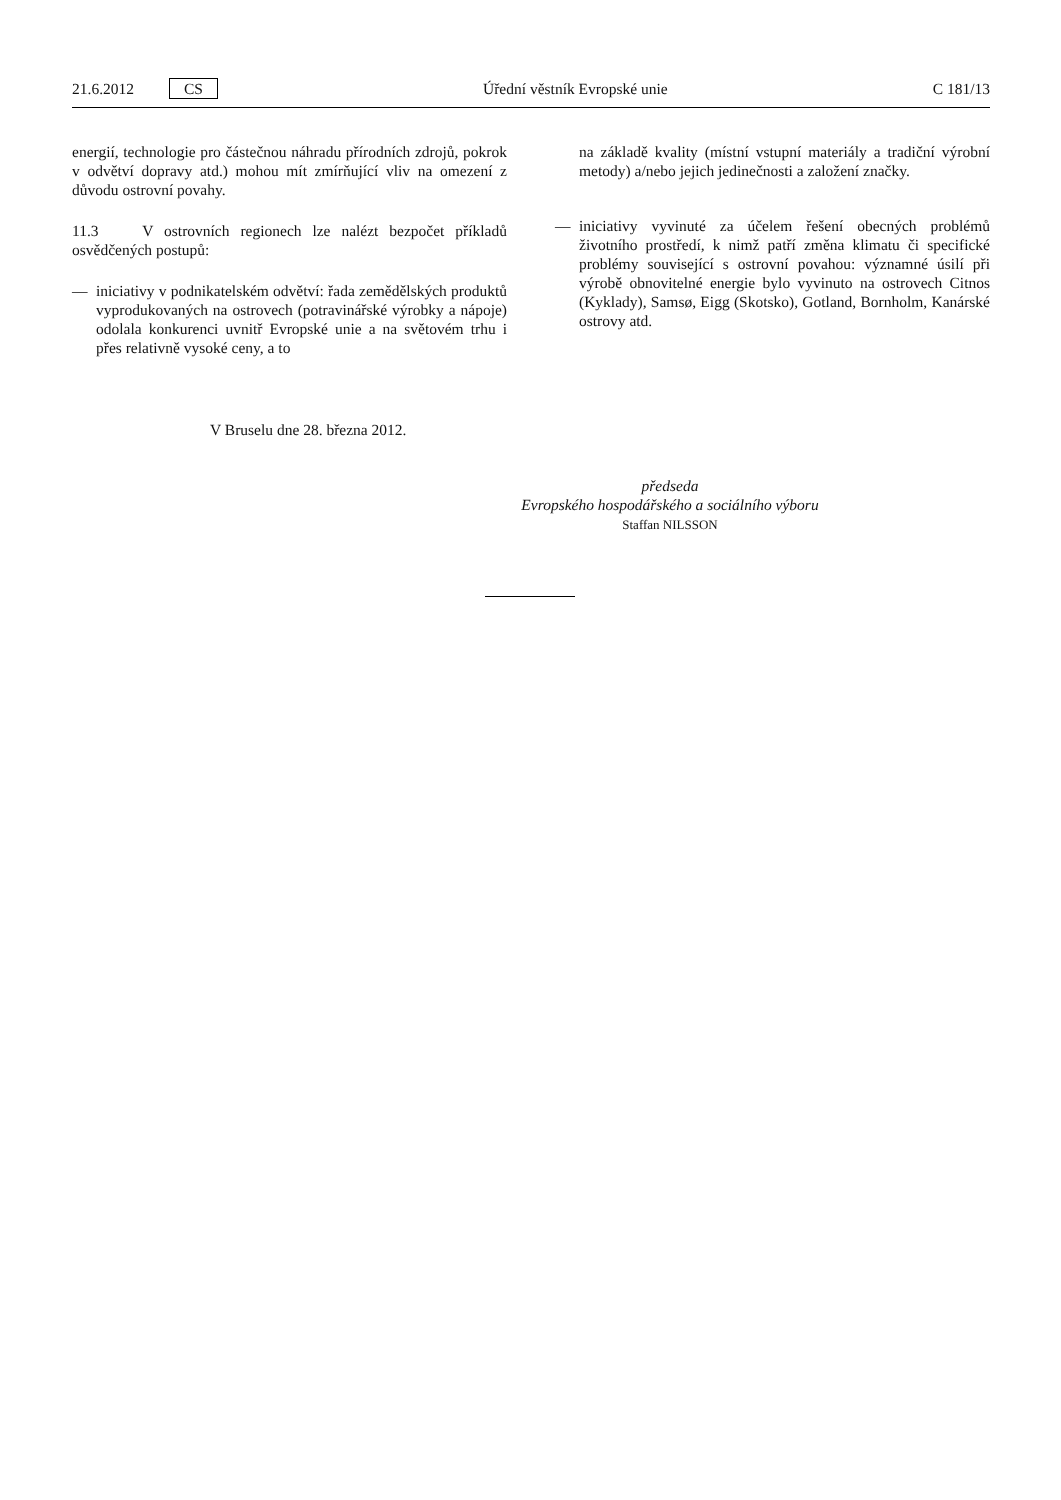21.6.2012 CS Úřední věstník Evropské unie C 181/13
energií, technologie pro částečnou náhradu přírodních zdrojů, pokrok v odvětví dopravy atd.) mohou mít zmírňující vliv na omezení z důvodu ostrovní povahy.
11.3 V ostrovních regionech lze nalézt bezpočet příkladů osvědčených postupů:
— iniciativy v podnikatelském odvětví: řada zemědělských produktů vyprodukovaných na ostrovech (potravinářské výrobky a nápoje) odolala konkurenci uvnitř Evropské unie a na světovém trhu i přes relativně vysoké ceny, a to
na základě kvality (místní vstupní materiály a tradiční výrobní metody) a/nebo jejich jedinečnosti a založení značky.
— iniciativy vyvinuté za účelem řešení obecných problémů životního prostředí, k nimž patří změna klimatu či specifické problémy související s ostrovní povahou: významné úsilí při výrobě obnovitelné energie bylo vyvinuto na ostrovech Citnos (Kyklady), Samsø, Eigg (Skotsko), Gotland, Bornholm, Kanárské ostrovy atd.
V Bruselu dne 28. března 2012.
předseda
Evropského hospodářského a sociálního výboru
Staffan NILSSON